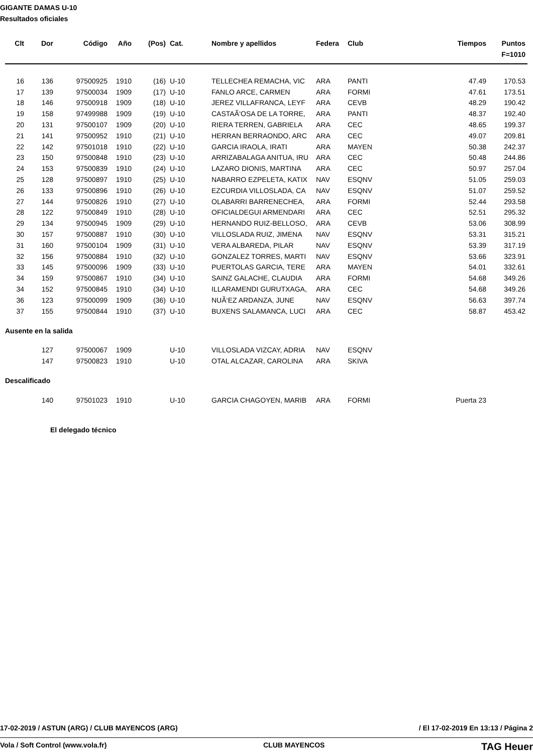GIGANTE DAMAS U-10
Resultados oficiales
| Clt | Dor | Código | Año | (Pos) | Cat. | Nombre y apellidos | Federa | Club | Tiempos | Puntos |
| --- | --- | --- | --- | --- | --- | --- | --- | --- | --- | --- |
| | | | | | | | | | | F=1010 |
| 16 | 136 | 97500925 | 1910 | (16) | U-10 | TELLECHEA REMACHA, VIC | ARA | PANTI | 47.49 | 170.53 |
| 17 | 139 | 97500034 | 1909 | (17) | U-10 | FANLO ARCE, CARMEN | ARA | FORMI | 47.61 | 173.51 |
| 18 | 146 | 97500918 | 1909 | (18) | U-10 | JEREZ VILLAFRANCA, LEYF | ARA | CEVB | 48.29 | 190.42 |
| 19 | 158 | 97499988 | 1909 | (19) | U-10 | CASTAÃ‘OSA DE LA TORRE, | ARA | PANTI | 48.37 | 192.40 |
| 20 | 131 | 97500107 | 1909 | (20) | U-10 | RIERA TERREN, GABRIELA | ARA | CEC | 48.65 | 199.37 |
| 21 | 141 | 97500952 | 1910 | (21) | U-10 | HERRAN BERRAONDO, ARC | ARA | CEC | 49.07 | 209.81 |
| 22 | 142 | 97501018 | 1910 | (22) | U-10 | GARCIA IRAOLA, IRATI | ARA | MAYEN | 50.38 | 242.37 |
| 23 | 150 | 97500848 | 1910 | (23) | U-10 | ARRIZABALAGA ANITUA, IRU | ARA | CEC | 50.48 | 244.86 |
| 24 | 153 | 97500839 | 1910 | (24) | U-10 | LAZARO DIONIS, MARTINA | ARA | CEC | 50.97 | 257.04 |
| 25 | 128 | 97500897 | 1910 | (25) | U-10 | NABARRO EZPELETA, KATIX | NAV | ESQNV | 51.05 | 259.03 |
| 26 | 133 | 97500896 | 1910 | (26) | U-10 | EZCURDIA VILLOSLADA, CA | NAV | ESQNV | 51.07 | 259.52 |
| 27 | 144 | 97500826 | 1910 | (27) | U-10 | OLABARRI BARRENECHEA, | ARA | FORMI | 52.44 | 293.58 |
| 28 | 122 | 97500849 | 1910 | (28) | U-10 | OFICIALDEGUI ARMENDARI | ARA | CEC | 52.51 | 295.32 |
| 29 | 134 | 97500945 | 1909 | (29) | U-10 | HERNANDO RUIZ-BELLOSO, | ARA | CEVB | 53.06 | 308.99 |
| 30 | 157 | 97500887 | 1910 | (30) | U-10 | VILLOSLADA RUIZ, JIMENA | NAV | ESQNV | 53.31 | 315.21 |
| 31 | 160 | 97500104 | 1909 | (31) | U-10 | VERA ALBAREDA, PILAR | NAV | ESQNV | 53.39 | 317.19 |
| 32 | 156 | 97500884 | 1910 | (32) | U-10 | GONZALEZ TORRES, MARTI | NAV | ESQNV | 53.66 | 323.91 |
| 33 | 145 | 97500096 | 1909 | (33) | U-10 | PUERTOLAS GARCIA, TERE | ARA | MAYEN | 54.01 | 332.61 |
| 34 | 159 | 97500867 | 1910 | (34) | U-10 | SAINZ GALACHE, CLAUDIA | ARA | FORMI | 54.68 | 349.26 |
| 34 | 152 | 97500845 | 1910 | (34) | U-10 | ILLARAMENDI GURUTXAGA, | ARA | CEC | 54.68 | 349.26 |
| 36 | 123 | 97500099 | 1909 | (36) | U-10 | NUÃ‘EZ ARDANZA, JUNE | NAV | ESQNV | 56.63 | 397.74 |
| 37 | 155 | 97500844 | 1910 | (37) | U-10 | BUXENS SALAMANCA, LUCI | ARA | CEC | 58.87 | 453.42 |
Ausente en la salida
| | 127 | 97500067 | 1909 | | U-10 | VILLOSLADA VIZCAY, ADRIA | NAV | ESQNV | | |
| | 147 | 97500823 | 1910 | | U-10 | OTAL ALCAZAR, CAROLINA | ARA | SKIVA | | |
Descalificado
| | 140 | 97501023 | 1910 | | U-10 | GARCIA CHAGOYEN, MARIB | ARA | FORMI | Puerta 23 | |
El delegado técnico
17-02-2019 / ASTUN (ARG) / CLUB MAYENCOS (ARG) / El 17-02-2019 En 13:13 / Página 2
Vola / Soft Control (www.vola.fr) CLUB MAYENCOS TAG Heuer